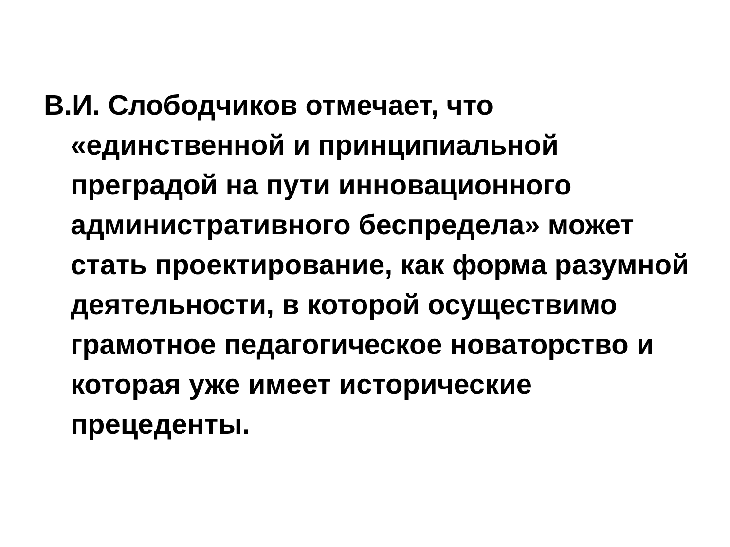В.И. Слободчиков отмечает, что «единственной и принципиальной преградой на пути инновационного административного беспредела» может стать проектирование, как форма разумной деятельности, в которой осуществимо грамотное педагогическое новаторство и которая уже имеет исторические прецеденты.